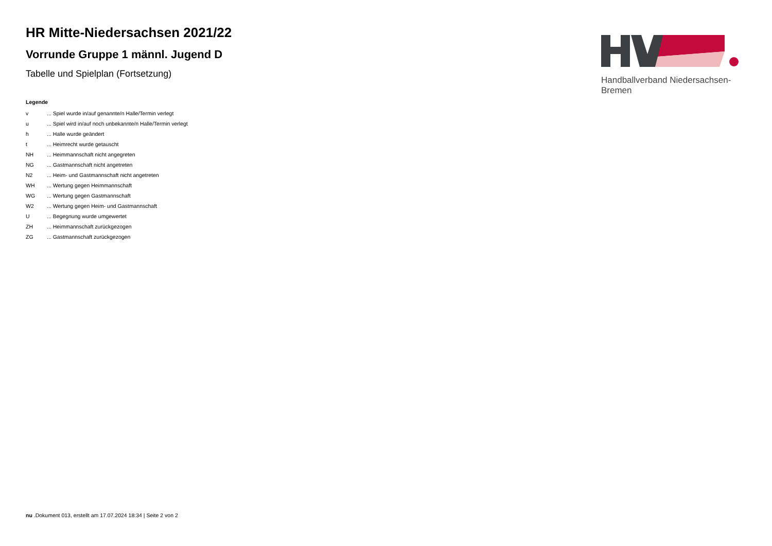HR Mitte-Niedersachsen 2021/22
Vorrunde Gruppe 1 männl. Jugend D
Tabelle und Spielplan (Fortsetzung)
Legende
| v | ... Spiel wurde in/auf genannte/n Halle/Termin verlegt |
| u | ... Spiel wird in/auf noch unbekannte/n Halle/Termin verlegt |
| h | ... Halle wurde geändert |
| t | ... Heimrecht wurde getauscht |
| NH | ... Heimmannschaft nicht angegreten |
| NG | ... Gastmannschaft nicht angetreten |
| N2 | ... Heim- und Gastmannschaft nicht angetreten |
| WH | ... Wertung gegen Heimmannschaft |
| WG | ... Wertung gegen Gastmannschaft |
| W2 | ... Wertung gegen Heim- und Gastmannschaft |
| U | ... Begegnung wurde umgewertet |
| ZH | ... Heimmannschaft zurückgezogen |
| ZG | ... Gastmannschaft zurückgezogen |
Handballverband Niedersachsen-Bremen
nu .Dokument 013, erstellt am 17.07.2024 18:34 | Seite 2 von 2